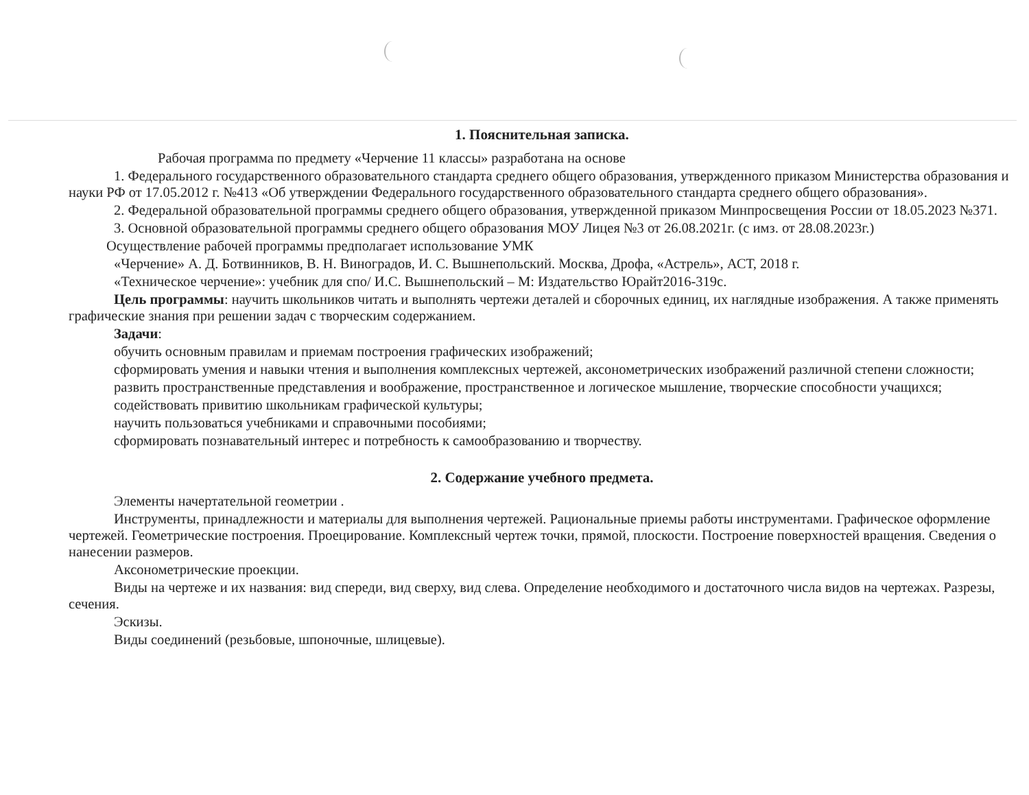1. Пояснительная записка.
Рабочая программа по предмету «Черчение 11 классы» разработана на основе
1. Федерального государственного образовательного стандарта среднего общего образования, утвержденного приказом Министерства образования и науки РФ от 17.05.2012 г. №413 «Об утверждении Федерального государственного образовательного стандарта среднего общего образования».
2. Федеральной образовательной программы среднего общего образования, утвержденной приказом Минпросвещения России от 18.05.2023 №371.
3. Основной образовательной программы среднего общего образования МОУ Лицея №3 от 26.08.2021г. (с имз. от 28.08.2023г.)
Осуществление рабочей программы предполагает использование УМК
«Черчение» А. Д. Ботвинников, В. Н. Виноградов, И. С. Вышнепольский. Москва, Дрофа, «Астрель», АСТ, 2018 г.
«Техническое черчение»: учебник для спо/ И.С. Вышнепольский – М: Издательство Юрайт2016-319с.
Цель программы: научить школьников читать и выполнять чертежи деталей и сборочных единиц, их наглядные изображения. А также применять графические знания при решении задач с творческим содержанием.
Задачи:
обучить основным правилам и приемам построения графических изображений;
сформировать умения и навыки чтения и выполнения комплексных чертежей, аксонометрических изображений различной степени сложности;
развить пространственные представления и воображение, пространственное и логическое мышление, творческие способности учащихся;
содействовать привитию школьникам графической культуры;
научить пользоваться учебниками и справочными пособиями;
сформировать познавательный интерес и потребность к самообразованию и творчеству.
2. Содержание учебного предмета.
Элементы начертательной геометрии .
Инструменты, принадлежности и материалы для выполнения чертежей. Рациональные приемы работы инструментами. Графическое оформление чертежей. Геометрические построения. Проецирование. Комплексный чертеж точки, прямой, плоскости. Построение поверхностей вращения. Сведения о нанесении размеров.
Аксонометрические проекции.
Виды на чертеже и их названия: вид спереди, вид сверху, вид слева. Определение необходимого и достаточного числа видов на чертежах. Разрезы, сечения.
Эскизы.
Виды соединений (резьбовые, шпоночные, шлицевые).